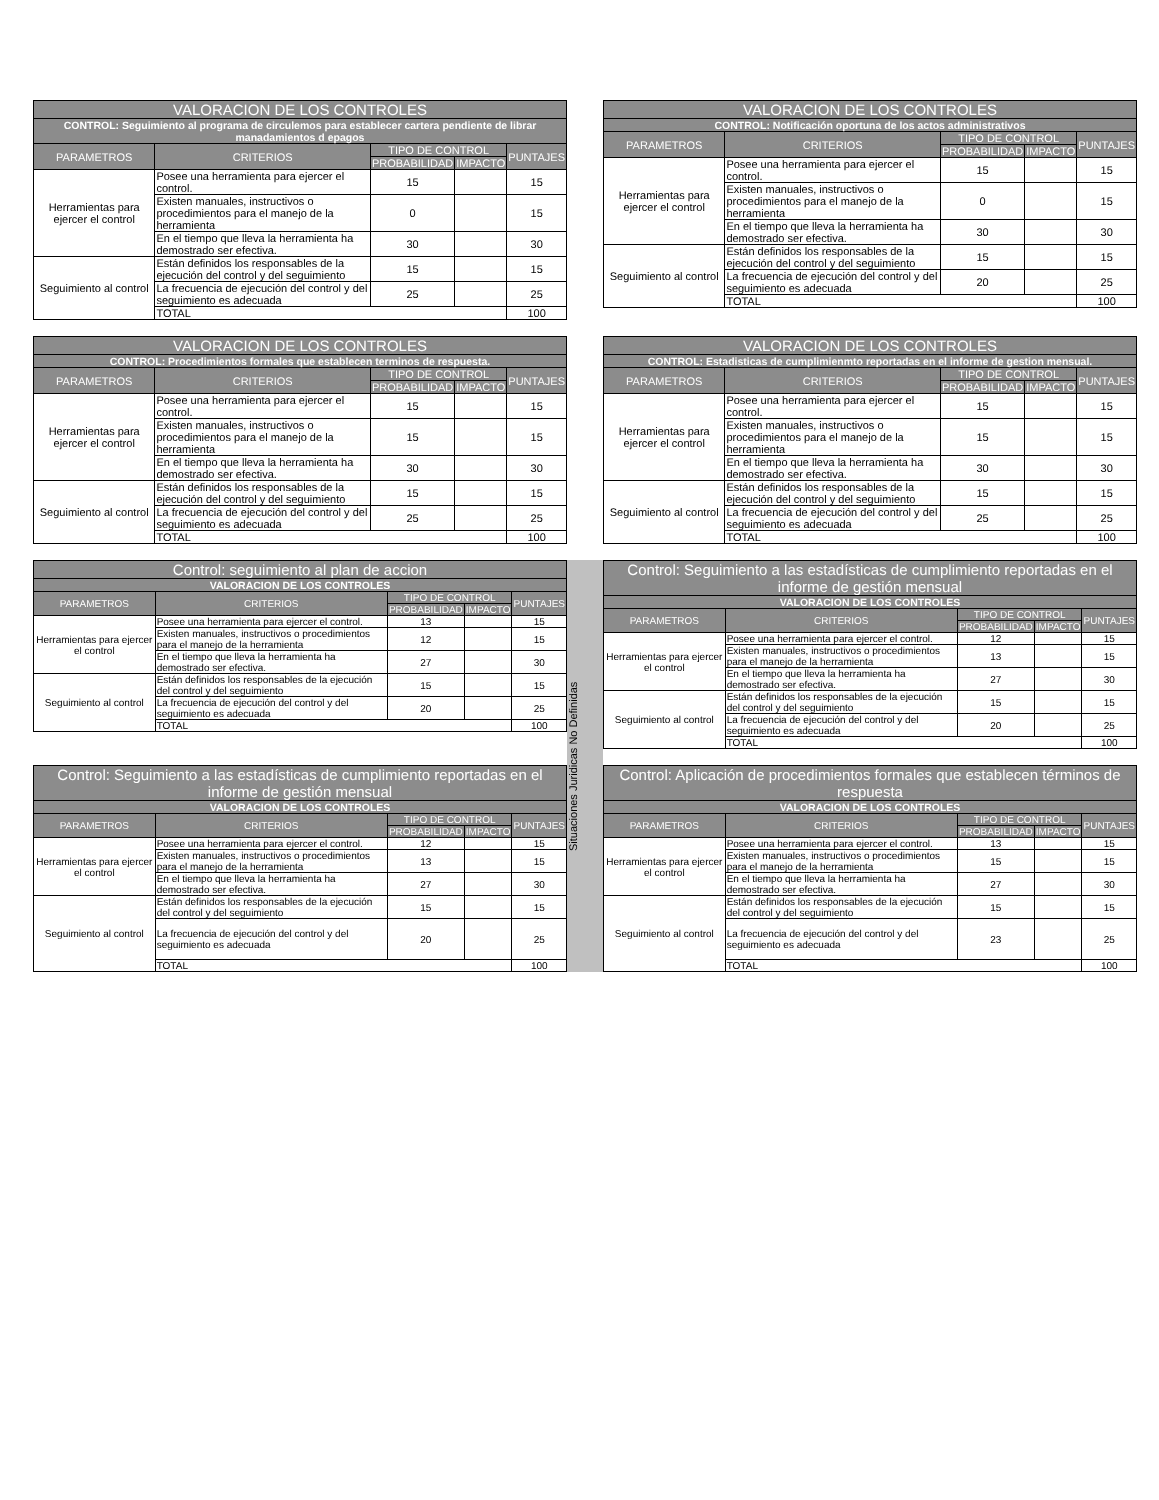| VALORACION DE LOS CONTROLES | | | | |
| --- | --- | --- | --- | --- |
| CONTROL: Seguimiento al programa de circulemos para establecer cartera pendiente de librar manadamientos d epagos | | | | |
| PARAMETROS | CRITERIOS | TIPO DE CONTROL | | PUNTAJES |
| | | PROBABILIDAD | IMPACTO | |
| Herramientas para ejercer el control | Posee una herramienta para ejercer el control. | 15 | | 15 |
| | Existen manuales, instructivos o procedimientos para el manejo de la herramienta | 0 | | 15 |
| | En el tiempo que lleva la herramienta ha demostrado ser efectiva. | 30 | | 30 |
| Seguimiento al control | Están definidos los responsables de la ejecución del control y del seguimiento | 15 | | 15 |
| | La frecuencia de ejecución del control y del seguimiento es adecuada | 25 | | 25 |
| | TOTAL | | | 100 |
| VALORACION DE LOS CONTROLES | | | | |
| --- | --- | --- | --- | --- |
| CONTROL: Notificación oportuna de los actos administrativos | | | | |
| PARAMETROS | CRITERIOS | TIPO DE CONTROL | | PUNTAJES |
| | | PROBABILIDAD | IMPACTO | |
| Herramientas para ejercer el control | Posee una herramienta para ejercer el control. | 15 | | 15 |
| | Existen manuales, instructivos o procedimientos para el manejo de la herramienta | 0 | | 15 |
| | En el tiempo que lleva la herramienta ha demostrado ser efectiva. | 30 | | 30 |
| Seguimiento al control | Están definidos los responsables de la ejecución del control y del seguimiento | 15 | | 15 |
| | La frecuencia de ejecución del control y del seguimiento es adecuada | 20 | | 25 |
| | TOTAL | | | 100 |
| VALORACION DE LOS CONTROLES | | | | |
| --- | --- | --- | --- | --- |
| CONTROL: Procedimientos formales que establecen terminos de respuesta. | | | | |
| PARAMETROS | CRITERIOS | TIPO DE CONTROL | | PUNTAJES |
| | | PROBABILIDAD | IMPACTO | |
| Herramientas para ejercer el control | Posee una herramienta para ejercer el control. | 15 | | 15 |
| | Existen manuales, instructivos o procedimientos para el manejo de la herramienta | 15 | | 15 |
| | En el tiempo que lleva la herramienta ha demostrado ser efectiva. | 30 | | 30 |
| Seguimiento al control | Están definidos los responsables de la ejecución del control y del seguimiento | 15 | | 15 |
| | La frecuencia de ejecución del control y del seguimiento es adecuada | 25 | | 25 |
| | TOTAL | | | 100 |
| VALORACION DE LOS CONTROLES | | | | |
| --- | --- | --- | --- | --- |
| CONTROL: Estadisticas de cumplimienmto reportadas en el informe de gestion mensual. | | | | |
| PARAMETROS | CRITERIOS | TIPO DE CONTROL | | PUNTAJES |
| | | PROBABILIDAD | IMPACTO | |
| Herramientas para ejercer el control | Posee una herramienta para ejercer el control. | 15 | | 15 |
| | Existen manuales, instructivos o procedimientos para el manejo de la herramienta | 15 | | 15 |
| | En el tiempo que lleva la herramienta ha demostrado ser efectiva. | 30 | | 30 |
| Seguimiento al control | Están definidos los responsables de la ejecución del control y del seguimiento | 15 | | 15 |
| | La frecuencia de ejecución del control y del seguimiento es adecuada | 25 | | 25 |
| | TOTAL | | | 100 |
| Control: seguimiento al plan de accion | | | | |
| --- | --- | --- | --- | --- |
| VALORACION DE LOS CONTROLES | | | | |
| PARAMETROS | CRITERIOS | TIPO DE CONTROL | | PUNTAJES |
| | | PROBABILIDAD | IMPACTO | |
| Herramientas para ejercer el control | Posee una herramienta para ejercer el control. | 13 | | 15 |
| | Existen manuales, instructivos o procedimientos para el manejo de la herramienta | 12 | | 15 |
| | En el tiempo que lleva la herramienta ha demostrado ser efectiva. | 27 | | 30 |
| Seguimiento al control | Están definidos los responsables de la ejecución del control y del seguimiento | 15 | | 15 |
| | La frecuencia de ejecución del control y del seguimiento es adecuada | 20 | | 25 |
| | TOTAL | | | 100 |
Situaciones Juridicas No Definidas
| Control: Seguimiento a las estadísticas de cumplimiento reportadas en el informe de gestión mensual | | | | |
| --- | --- | --- | --- | --- |
| VALORACION DE LOS CONTROLES | | | | |
| PARAMETROS | CRITERIOS | TIPO DE CONTROL | | PUNTAJES |
| | | PROBABILIDAD | IMPACTO | |
| Herramientas para ejercer el control | Posee una herramienta para ejercer el control. | 12 | | 15 |
| | Existen manuales, instructivos o procedimientos para el manejo de la herramienta | 13 | | 15 |
| | En el tiempo que lleva la herramienta ha demostrado ser efectiva. | 27 | | 30 |
| Seguimiento al control | Están definidos los responsables de la ejecución del control y del seguimiento | 15 | | 15 |
| | La frecuencia de ejecución del control y del seguimiento es adecuada | 20 | | 25 |
| | TOTAL | | | 100 |
| Control: Seguimiento a las estadísticas de cumplimiento reportadas en el informe de gestión mensual | | | | |
| --- | --- | --- | --- | --- |
| VALORACION DE LOS CONTROLES | | | | |
| PARAMETROS | CRITERIOS | TIPO DE CONTROL | | PUNTAJES |
| | | PROBABILIDAD | IMPACTO | |
| Herramientas para ejercer el control | Posee una herramienta para ejercer el control. | 12 | | 15 |
| | Existen manuales, instructivos o procedimientos para el manejo de la herramienta | 13 | | 15 |
| | En el tiempo que lleva la herramienta ha demostrado ser efectiva. | 27 | | 30 |
| Seguimiento al control | Están definidos los responsables de la ejecución del control y del seguimiento | 15 | | 15 |
| | La frecuencia de ejecución del control y del seguimiento es adecuada | 20 | | 25 |
| | TOTAL | | | 100 |
| Control: Aplicación de procedimientos formales que establecen términos de respuesta | | | | |
| --- | --- | --- | --- | --- |
| VALORACION DE LOS CONTROLES | | | | |
| PARAMETROS | CRITERIOS | TIPO DE CONTROL | | PUNTAJES |
| | | PROBABILIDAD | IMPACTO | |
| Herramientas para ejercer el control | Posee una herramienta para ejercer el control. | 13 | | 15 |
| | Existen manuales, instructivos o procedimientos para el manejo de la herramienta | 15 | | 15 |
| | En el tiempo que lleva la herramienta ha demostrado ser efectiva. | 27 | | 30 |
| Seguimiento al control | Están definidos los responsables de la ejecución del control y del seguimiento | 15 | | 15 |
| | La frecuencia de ejecución del control y del seguimiento es adecuada | 23 | | 25 |
| | TOTAL | | | 100 |